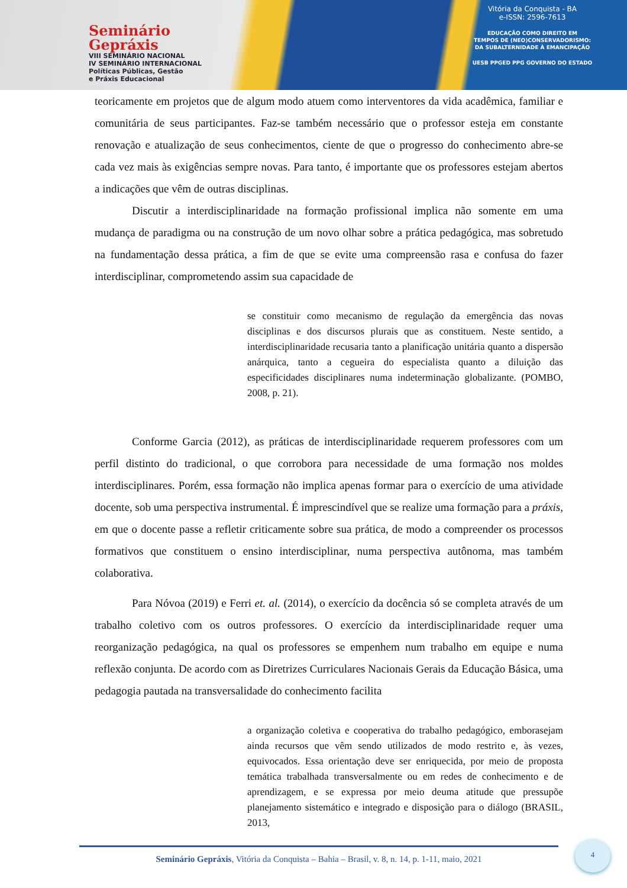Seminário
Gepráxis
VIII SEMINÁRIO NACIONAL
IV SEMINÁRIO INTERNACIONAL
Políticas Públicas, Gestão
e Práxis Educacional
Vitória da Conquista - BA
e-ISSN: 2596-7613
EDUCAÇÃO COMO DIREITO EM
TEMPOS DE (NEO)CONSERVADORISMO:
DA SUBALTERNIDADE À EMANCIPAÇÃO
UESB PPGED PPG GOVERNO DO ESTADO
teoricamente em projetos que de algum modo atuem como interventores da vida acadêmica, familiar e comunitária de seus participantes. Faz-se também necessário que o professor esteja em constante renovação e atualização de seus conhecimentos, ciente de que o progresso do conhecimento abre-se cada vez mais às exigências sempre novas. Para tanto, é importante que os professores estejam abertos a indicações que vêm de outras disciplinas.
Discutir a interdisciplinaridade na formação profissional implica não somente em uma mudança de paradigma ou na construção de um novo olhar sobre a prática pedagógica, mas sobretudo na fundamentação dessa prática, a fim de que se evite uma compreensão rasa e confusa do fazer interdisciplinar, comprometendo assim sua capacidade de
se constituir como mecanismo de regulação da emergência das novas disciplinas e dos discursos plurais que as constituem. Neste sentido, a interdisciplinaridade recusaria tanto a planificação unitária quanto a dispersão anárquica, tanto a cegueira do especialista quanto a diluição das especificidades disciplinares numa indeterminação globalizante. (POMBO, 2008, p. 21).
Conforme Garcia (2012), as práticas de interdisciplinaridade requerem professores com um perfil distinto do tradicional, o que corrobora para necessidade de uma formação nos moldes interdisciplinares. Porém, essa formação não implica apenas formar para o exercício de uma atividade docente, sob uma perspectiva instrumental. É imprescindível que se realize uma formação para a práxis, em que o docente passe a refletir criticamente sobre sua prática, de modo a compreender os processos formativos que constituem o ensino interdisciplinar, numa perspectiva autônoma, mas também colaborativa.
Para Nóvoa (2019) e Ferri et. al. (2014), o exercício da docência só se completa através de um trabalho coletivo com os outros professores. O exercício da interdisciplinaridade requer uma reorganização pedagógica, na qual os professores se empenhem num trabalho em equipe e numa reflexão conjunta. De acordo com as Diretrizes Curriculares Nacionais Gerais da Educação Básica, uma pedagogia pautada na transversalidade do conhecimento facilita
a organização coletiva e cooperativa do trabalho pedagógico, emborasejam ainda recursos que vêm sendo utilizados de modo restrito e, às vezes, equivocados. Essa orientação deve ser enriquecida, por meio de proposta temática trabalhada transversalmente ou em redes de conhecimento e de aprendizagem, e se expressa por meio deuma atitude que pressupõe planejamento sistemático e integrado e disposição para o diálogo (BRASIL, 2013,
Seminário Gepráxis, Vitória da Conquista – Bahia – Brasil, v. 8, n. 14, p. 1-11, maio, 2021
4